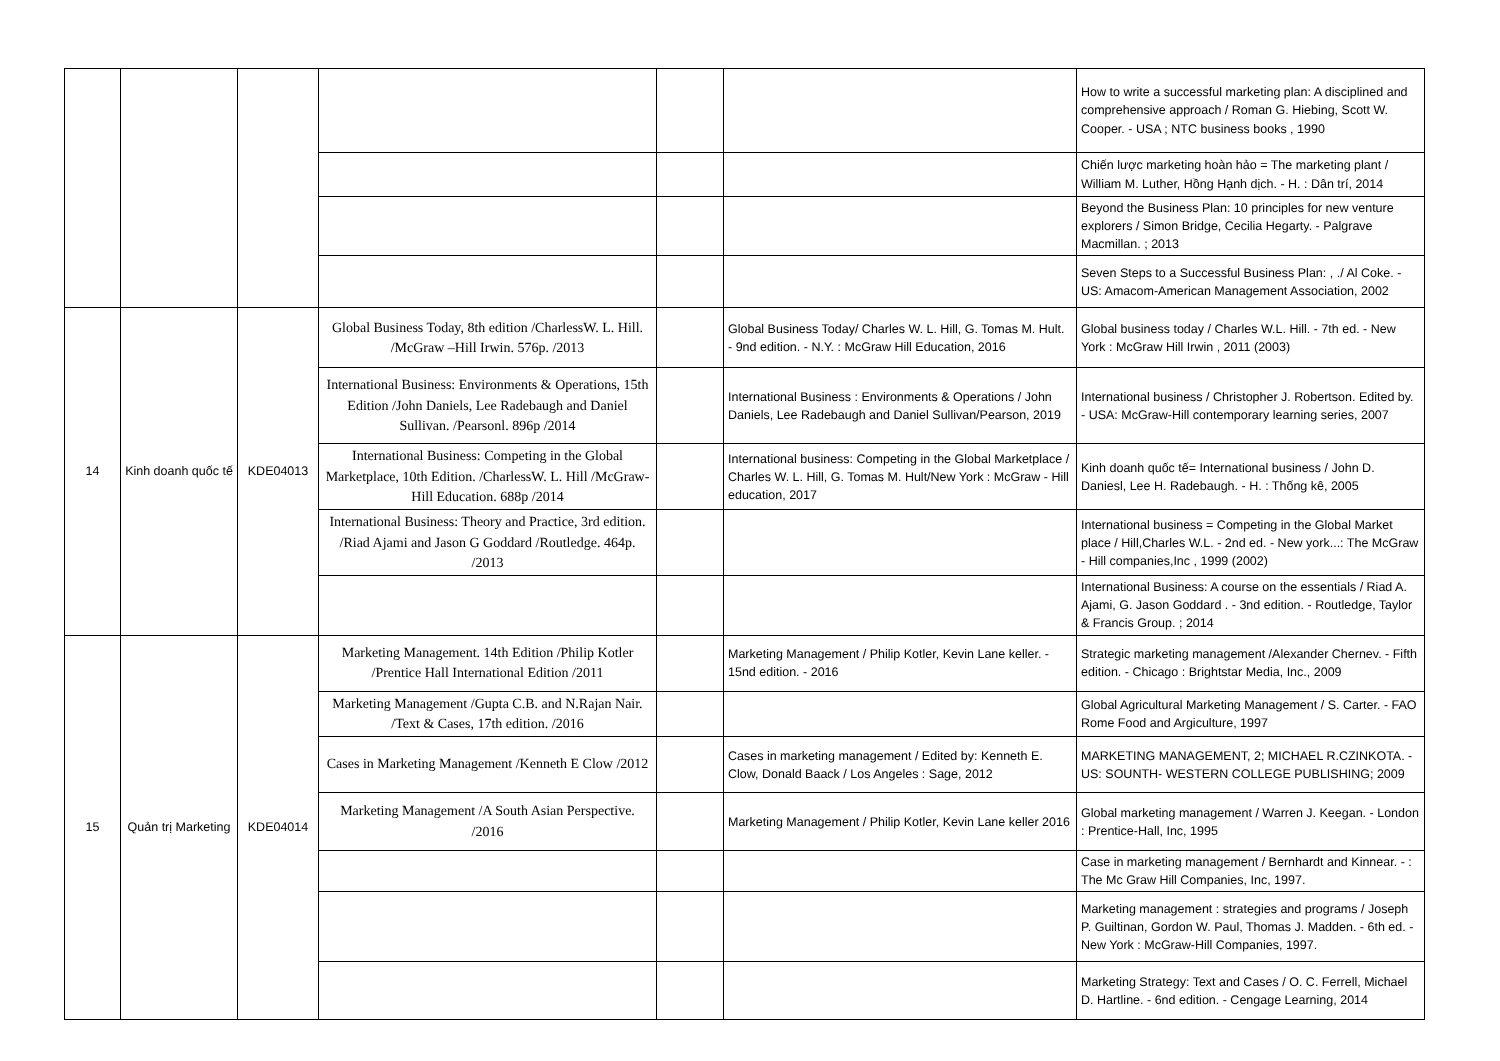| | | | | | | How to write a successful marketing plan: A disciplined and comprehensive approach / Roman G. Hiebing, Scott W. Cooper. - USA ; NTC business books , 1990 |
| | | | | | | Chiến lược marketing hoàn hảo = The marketing plant / William M. Luther, Hồng Hạnh dịch. - H. : Dân trí, 2014 |
| | | | | | | Beyond the Business Plan: 10 principles for new venture explorers / Simon Bridge, Cecilia Hegarty. - Palgrave Macmillan. ; 2013 |
| | | | | | | Seven Steps to a Successful Business Plan: , ./ Al Coke. - US: Amacom-American Management Association, 2002 |
| 14 | Kinh doanh quốc tế | KDE04013 | Global Business Today, 8th edition /CharlessW. L. Hill. /McGraw –Hill Irwin. 576p. /2013 | | Global Business Today/ Charles W. L. Hill, G. Tomas M. Hult. - 9nd edition. - N.Y. : McGraw Hill Education, 2016 | Global business today / Charles W.L. Hill. - 7th ed. - New York : McGraw Hill Irwin , 2011 (2003) |
| | | | International Business: Environments & Operations, 15th Edition /John Daniels, Lee Radebaugh and Daniel Sullivan. /Pearsonl. 896p /2014 | | International Business : Environments & Operations / John Daniels, Lee Radebaugh and Daniel Sullivan/Pearson, 2019 | International business / Christopher J. Robertson. Edited by. - USA: McGraw-Hill contemporary learning series, 2007 |
| | | | International Business: Competing in the Global Marketplace, 10th Edition. /CharlessW. L. Hill /McGraw-Hill Education. 688p /2014 | | International business: Competing in the Global Marketplace / Charles W. L. Hill, G. Tomas M. Hult/New York : McGraw - Hill education, 2017 | Kinh doanh quốc tế= International business / John D. Daniesl, Lee H. Radebaugh. - H. : Thống kê, 2005 |
| | | | International Business: Theory and Practice, 3rd edition. /Riad Ajami and Jason G Goddard /Routledge. 464p. /2013 | | | International business = Competing in the Global Market place / Hill,Charles W.L. - 2nd ed. - New york...: The McGraw - Hill companies,Inc , 1999 (2002) |
| | | | | | | International Business: A course on the essentials / Riad A. Ajami, G. Jason Goddard . - 3nd edition. - Routledge, Taylor & Francis Group. ; 2014 |
| 15 | Quản trị Marketing | KDE04014 | Marketing Management. 14th Edition /Philip Kotler /Prentice Hall International Edition /2011 | | Marketing Management / Philip Kotler, Kevin Lane keller. - 15nd edition. - 2016 | Strategic marketing management /Alexander Chernev. - Fifth edition. - Chicago : Brightstar Media, Inc., 2009 |
| | | | Marketing Management /Gupta C.B. and N.Rajan Nair. /Text & Cases, 17th edition. /2016 | | | Global Agricultural Marketing Management / S. Carter. - FAO Rome Food and Argiculture, 1997 |
| | | | Cases in Marketing Management /Kenneth E Clow /2012 | | Cases in marketing management / Edited by: Kenneth E. Clow, Donald Baack / Los Angeles : Sage, 2012 | MARKETING MANAGEMENT, 2; MICHAEL R.CZINKOTA. - US: SOUNTH- WESTERN COLLEGE PUBLISHING; 2009 |
| | | | Marketing Management /A South Asian Perspective. /2016 | | Marketing Management / Philip Kotler, Kevin Lane keller 2016 | Global marketing management / Warren J. Keegan. - London : Prentice-Hall, Inc, 1995 |
| | | | | | | Case in marketing management / Bernhardt and Kinnear. - : The Mc Graw Hill Companies, Inc, 1997. |
| | | | | | | Marketing management : strategies and programs / Joseph P. Guiltinan, Gordon W. Paul, Thomas J. Madden. - 6th ed. - New York : McGraw-Hill Companies, 1997. |
| | | | | | | Marketing Strategy: Text and Cases / O. C. Ferrell, Michael D. Hartline. - 6nd edition. - Cengage Learning, 2014 |